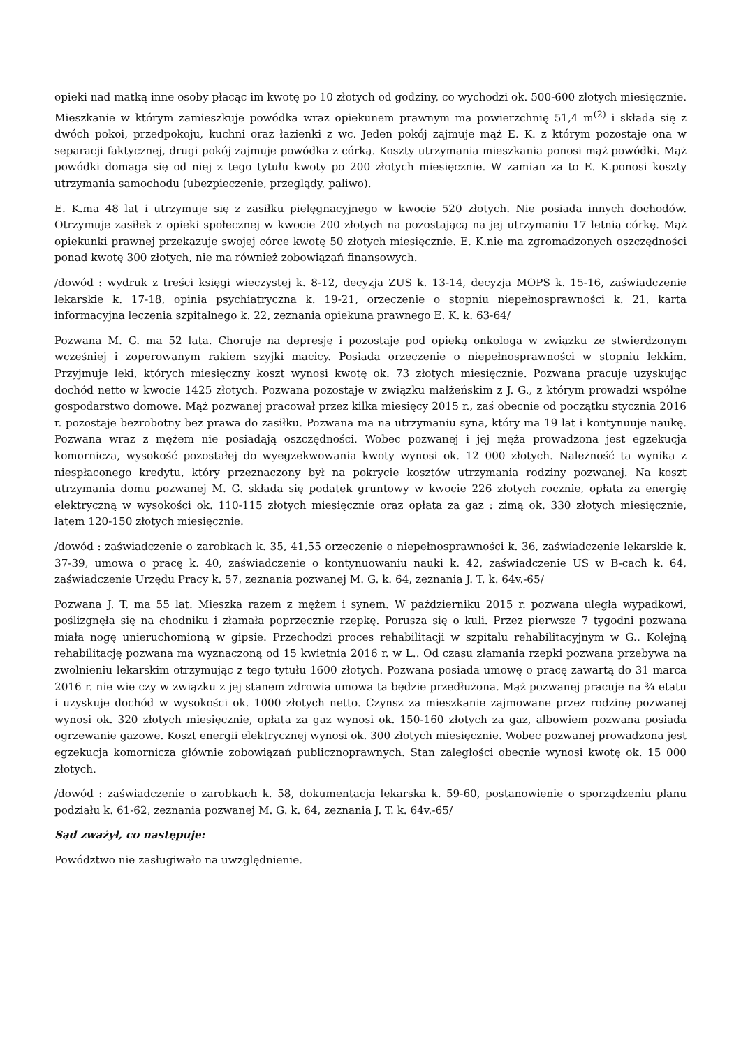opieki nad matką inne osoby płacąc im kwotę po 10 złotych od godziny, co wychodzi ok. 500-600 złotych miesięcznie. Mieszkanie w którym zamieszkuje powódka wraz opiekunem prawnym ma powierzchnię 51,4 m<sup>(2)</sup> i składa się z dwóch pokoi, przedpokoju, kuchni oraz łazienki z wc. Jeden pokój zajmuje mąż E. K. z którym pozostaje ona w separacji faktycznej, drugi pokój zajmuje powódka z córką. Koszty utrzymania mieszkania ponosi mąż powódki. Mąż powódki domaga się od niej z tego tytułu kwoty po 200 złotych miesięcznie. W zamian za to E. K.ponosi koszty utrzymania samochodu (ubezpieczenie, przeglądy, paliwo).
E. K.ma 48 lat i utrzymuje się z zasiłku pielęgnacyjnego w kwocie 520 złotych. Nie posiada innych dochodów. Otrzymuje zasiłek z opieki społecznej w kwocie 200 złotych na pozostającą na jej utrzymaniu 17 letnią córkę. Mąż opiekunki prawnej przekazuje swojej córce kwotę 50 złotych miesięcznie. E. K.nie ma zgromadzonych oszczędności ponad kwotę 300 złotych, nie ma również zobowiązań finansowych.
/dowód : wydruk z treści księgi wieczystej k. 8-12, decyzja ZUS k. 13-14, decyzja MOPS k. 15-16, zaświadczenie lekarskie k. 17-18, opinia psychiatryczna k. 19-21, orzeczenie o stopniu niepełnosprawności k. 21, karta informacyjna leczenia szpitalnego k. 22, zeznania opiekuna prawnego E. K. k. 63-64/
Pozwana M. G. ma 52 lata. Choruje na depresję i pozostaje pod opieką onkologa w związku ze stwierdzonym wcześniej i zoperowanym rakiem szyjki macicy. Posiada orzeczenie o niepełnosprawności w stopniu lekkim. Przyjmuje leki, których miesięczny koszt wynosi kwotę ok. 73 złotych miesięcznie. Pozwana pracuje uzyskując dochód netto w kwocie 1425 złotych. Pozwana pozostaje w związku małżeńskim z J. G., z którym prowadzi wspólne gospodarstwo domowe. Mąż pozwanej pracował przez kilka miesięcy 2015 r., zaś obecnie od początku stycznia 2016 r. pozostaje bezrobotny bez prawa do zasiłku. Pozwana ma na utrzymaniu syna, który ma 19 lat i kontynuuje naukę. Pozwana wraz z mężem nie posiadają oszczędności. Wobec pozwanej i jej męża prowadzona jest egzekucja komornicza, wysokość pozostałej do wyegzekwowania kwoty wynosi ok. 12 000 złotych. Należność ta wynika z niespłaconego kredytu, który przeznaczony był na pokrycie kosztów utrzymania rodziny pozwanej. Na koszt utrzymania domu pozwanej M. G. składa się podatek gruntowy w kwocie 226 złotych rocznie, opłata za energię elektryczną w wysokości ok. 110-115 złotych miesięcznie oraz opłata za gaz : zimą ok. 330 złotych miesięcznie, latem 120-150 złotych miesięcznie.
/dowód : zaświadczenie o zarobkach k. 35, 41,55 orzeczenie o niepełnosprawności k. 36, zaświadczenie lekarskie k. 37-39, umowa o pracę k. 40, zaświadczenie o kontynuowaniu nauki k. 42, zaświadczenie US w B-cach k. 64, zaświadczenie Urzędu Pracy k. 57, zeznania pozwanej M. G. k. 64, zeznania J. T. k. 64v.-65/
Pozwana J. T. ma 55 lat. Mieszka razem z mężem i synem. W październiku 2015 r. pozwana uległa wypadkowi, poślizgnęła się na chodniku i złamała poprzecznie rzepkę. Porusza się o kuli. Przez pierwsze 7 tygodni pozwana miała nogę unieruchomioną w gipsie. Przechodzi proces rehabilitacji w szpitalu rehabilitacyjnym w G.. Kolejną rehabilitację pozwana ma wyznaczoną od 15 kwietnia 2016 r. w L.. Od czasu złamania rzepki pozwana przebywa na zwolnieniu lekarskim otrzymując z tego tytułu 1600 złotych. Pozwana posiada umowę o pracę zawartą do 31 marca 2016 r. nie wie czy w związku z jej stanem zdrowia umowa ta będzie przedłużona. Mąż pozwanej pracuje na ¾ etatu i uzyskuje dochód w wysokości ok. 1000 złotych netto. Czynsz za mieszkanie zajmowane przez rodzinę pozwanej wynosi ok. 320 złotych miesięcznie, opłata za gaz wynosi ok. 150-160 złotych za gaz, albowiem pozwana posiada ogrzewanie gazowe. Koszt energii elektrycznej wynosi ok. 300 złotych miesięcznie. Wobec pozwanej prowadzona jest egzekucja komornicza głównie zobowiązań publicznoprawnych. Stan zaległości obecnie wynosi kwotę ok. 15 000 złotych.
/dowód : zaświadczenie o zarobkach k. 58, dokumentacja lekarska k. 59-60, postanowienie o sporządzeniu planu podziału k. 61-62, zeznania pozwanej M. G. k. 64, zeznania J. T. k. 64v.-65/
Sąd zważył, co następuje:
Powództwo nie zasługiwało na uwzględnienie.